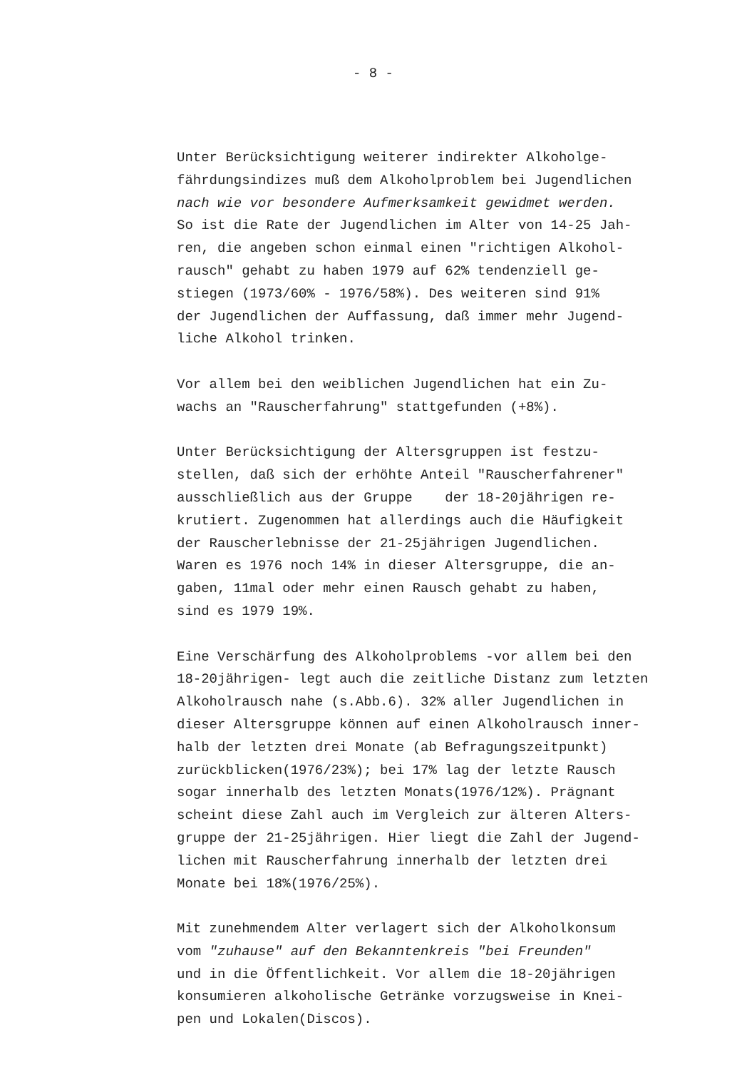- 8 -
Unter Berücksichtigung weiterer indirekter Alkoholge-
fährdungsindizes muß dem Alkoholproblem bei Jugendlichen
nach wie vor besondere Aufmerksamkeit gewidmet werden.
So ist die Rate der Jugendlichen im Alter von 14-25 Jah-
ren, die angeben schon einmal einen "richtigen Alkohol-
rausch" gehabt zu haben 1979 auf 62% tendenziell ge-
stiegen (1973/60% - 1976/58%). Des weiteren sind 91%
der Jugendlichen der Auffassung, daß immer mehr Jugend-
liche Alkohol trinken.
Vor allem bei den weiblichen Jugendlichen hat ein Zu-
wachs an "Rauscherfahrung" stattgefunden (+8%).
Unter Berücksichtigung der Altersgruppen ist festzu-
stellen, daß sich der erhöhte Anteil "Rauscherfahrener"
ausschließlich aus der Gruppe der 18-20jährigen re-
krutiert. Zugenommen hat allerdings auch die Häufigkeit
der Rauscherlebnisse der 21-25jährigen Jugendlichen.
Waren es 1976 noch 14% in dieser Altersgruppe, die an-
gaben, 11mal oder mehr einen Rausch gehabt zu haben,
sind es 1979 19%.
Eine Verschärfung des Alkoholproblems -vor allem bei den
18-20jährigen- legt auch die zeitliche Distanz zum letzten
Alkoholrausch nahe (s.Abb.6). 32% aller Jugendlichen in
dieser Altersgruppe können auf einen Alkoholrausch inner-
halb der letzten drei Monate (ab Befragungszeitpunkt)
zurückblicken(1976/23%); bei 17% lag der letzte Rausch
sogar innerhalb des letzten Monats(1976/12%). Prägnant
scheint diese Zahl auch im Vergleich zur älteren Alters-
gruppe der 21-25jährigen. Hier liegt die Zahl der Jugend-
lichen mit Rauscherfahrung innerhalb der letzten drei
Monate bei 18%(1976/25%).
Mit zunehmendem Alter verlagert sich der Alkoholkonsum
vom "zuhause" auf den Bekanntenkreis "bei Freunden"
und in die Öffentlichkeit. Vor allem die 18-20jährigen
konsumieren alkoholische Getränke vorzugsweise in Knei-
pen und Lokalen(Discos).